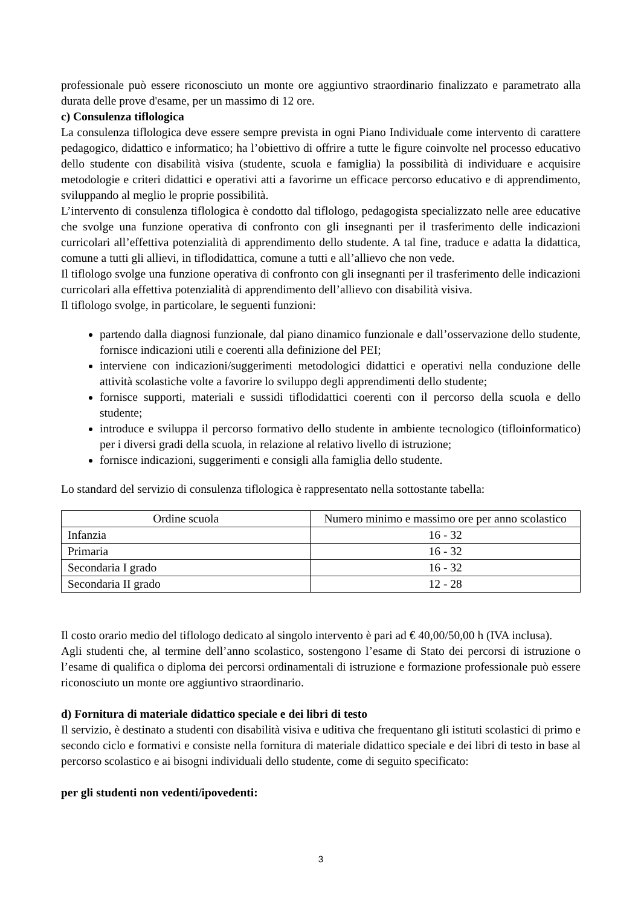professionale può essere riconosciuto un monte ore aggiuntivo straordinario finalizzato e parametrato alla durata delle prove d'esame, per un massimo di 12 ore.
c) Consulenza tiflologica
La consulenza tiflologica deve essere sempre prevista in ogni Piano Individuale come intervento di carattere pedagogico, didattico e informatico; ha l’obiettivo di offrire a tutte le figure coinvolte nel processo educativo dello studente con disabilità visiva (studente, scuola e famiglia) la possibilità di individuare e acquisire metodologie e criteri didattici e operativi atti a favorirne un efficace percorso educativo e di apprendimento, sviluppando al meglio le proprie possibilità.
L’intervento di consulenza tiflologica è condotto dal tiflologo, pedagogista specializzato nelle aree educative che svolge una funzione operativa di confronto con gli insegnanti per il trasferimento delle indicazioni curricolari all’effettiva potenzialità di apprendimento dello studente. A tal fine, traduce e adatta la didattica, comune a tutti gli allievi, in tiflodidattica, comune a tutti e all’allievo che non vede.
Il tiflologo svolge una funzione operativa di confronto con gli insegnanti per il trasferimento delle indicazioni curricolari alla effettiva potenzialità di apprendimento dell’allievo con disabilità visiva.
Il tiflologo svolge, in particolare, le seguenti funzioni:
partendo dalla diagnosi funzionale, dal piano dinamico funzionale e dall’osservazione dello studente, fornisce indicazioni utili e coerenti alla definizione del PEI;
interviene con indicazioni/suggerimenti metodologici didattici e operativi nella conduzione delle attività scolastiche volte a favorire lo sviluppo degli apprendimenti dello studente;
fornisce supporti, materiali e sussidi tiflodidattici coerenti con il percorso della scuola e dello studente;
introduce e sviluppa il percorso formativo dello studente in ambiente tecnologico (tifloinformatico) per i diversi gradi della scuola, in relazione al relativo livello di istruzione;
fornisce indicazioni, suggerimenti e consigli alla famiglia dello studente.
Lo standard del servizio di consulenza tiflologica è rappresentato nella sottostante tabella:
| Ordine scuola | Numero minimo e massimo ore per anno scolastico |
| --- | --- |
| Infanzia | 16 - 32 |
| Primaria | 16 - 32 |
| Secondaria I grado | 16 - 32 |
| Secondaria II grado | 12 - 28 |
Il costo orario medio del tiflologo dedicato al singolo intervento è pari ad € 40,00/50,00 h (IVA inclusa).
Agli studenti che, al termine dell’anno scolastico, sostengono l’esame di Stato dei percorsi di istruzione o l’esame di qualifica o diploma dei percorsi ordinamentali di istruzione e formazione professionale può essere riconosciuto un monte ore aggiuntivo straordinario.
d) Fornitura di materiale didattico speciale e dei libri di testo
Il servizio, è destinato a studenti con disabilità visiva e uditiva che frequentano gli istituti scolastici di primo e secondo ciclo e formativi e consiste nella fornitura di materiale didattico speciale e dei libri di testo in base al percorso scolastico e ai bisogni individuali dello studente, come di seguito specificato:
per gli studenti non vedenti/ipovedenti:
3